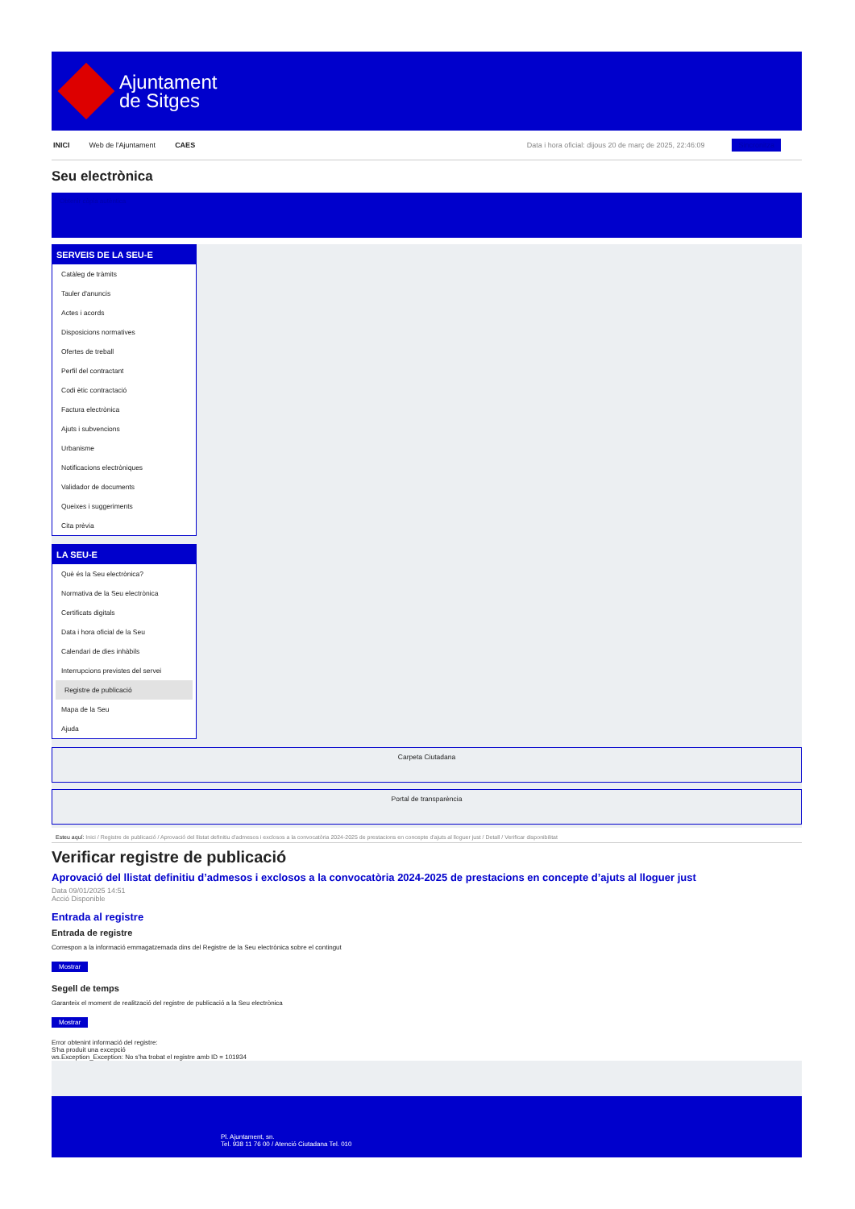Ajuntament
de Sitges
INICI Web de l'Ajuntament CAES Data i hora oficial: dijous 20 de març de 2025, 22:46:09 Sincronitza
Seu electrònica
Obtenir còpia autèntica
SERVEIS DE LA SEU-E
Catàleg de tràmits
Tauler d'anuncis
Actes i acords
Disposicions normatives
Ofertes de treball
Perfil del contractant
Codi ètic contractació
Factura electrònica
Ajuts i subvencions
Urbanisme
Notificacions electròniques
Validador de documents
Queixes i suggeriments
Cita prèvia
LA SEU-E
Què és la Seu electrònica?
Normativa de la Seu electrònica
Certificats digitals
Data i hora oficial de la Seu
Calendari de dies inhàbils
Interrupcions previstes del servei
Registre de publicació
Mapa de la Seu
Ajuda
Carpeta Ciutadana
Portal de transparència
Esteu aquí: Inici / Registre de publicació / Aprovació del llistat definitiu d'admesos i exclosos a la convocatòria 2024-2025 de prestacions en concepte d'ajuts al lloguer just / Detall / Verificar disponibilitat
Verificar registre de publicació
Aprovació del llistat definitiu d’admesos i exclosos a la convocatòria 2024-2025 de prestacions en concepte d’ajuts al lloguer just
Data 09/01/2025 14:51
Acció Disponible
Entrada al registre
Entrada de registre
Correspon a la informació emmagatzemada dins del Registre de la Seu electrònica sobre el contingut
Mostrar
Segell de temps
Garanteix el moment de realització del registre de publicació a la Seu electrònica
Mostrar
Error obtenint informació del registre:
S'ha produit una excepció
ws.Exception_Exception: No s'ha trobat el registre amb ID = 101934
Pl. Ajuntament, sn.
Tel. 938 11 76 00 / Atenció Ciutadana Tel. 010